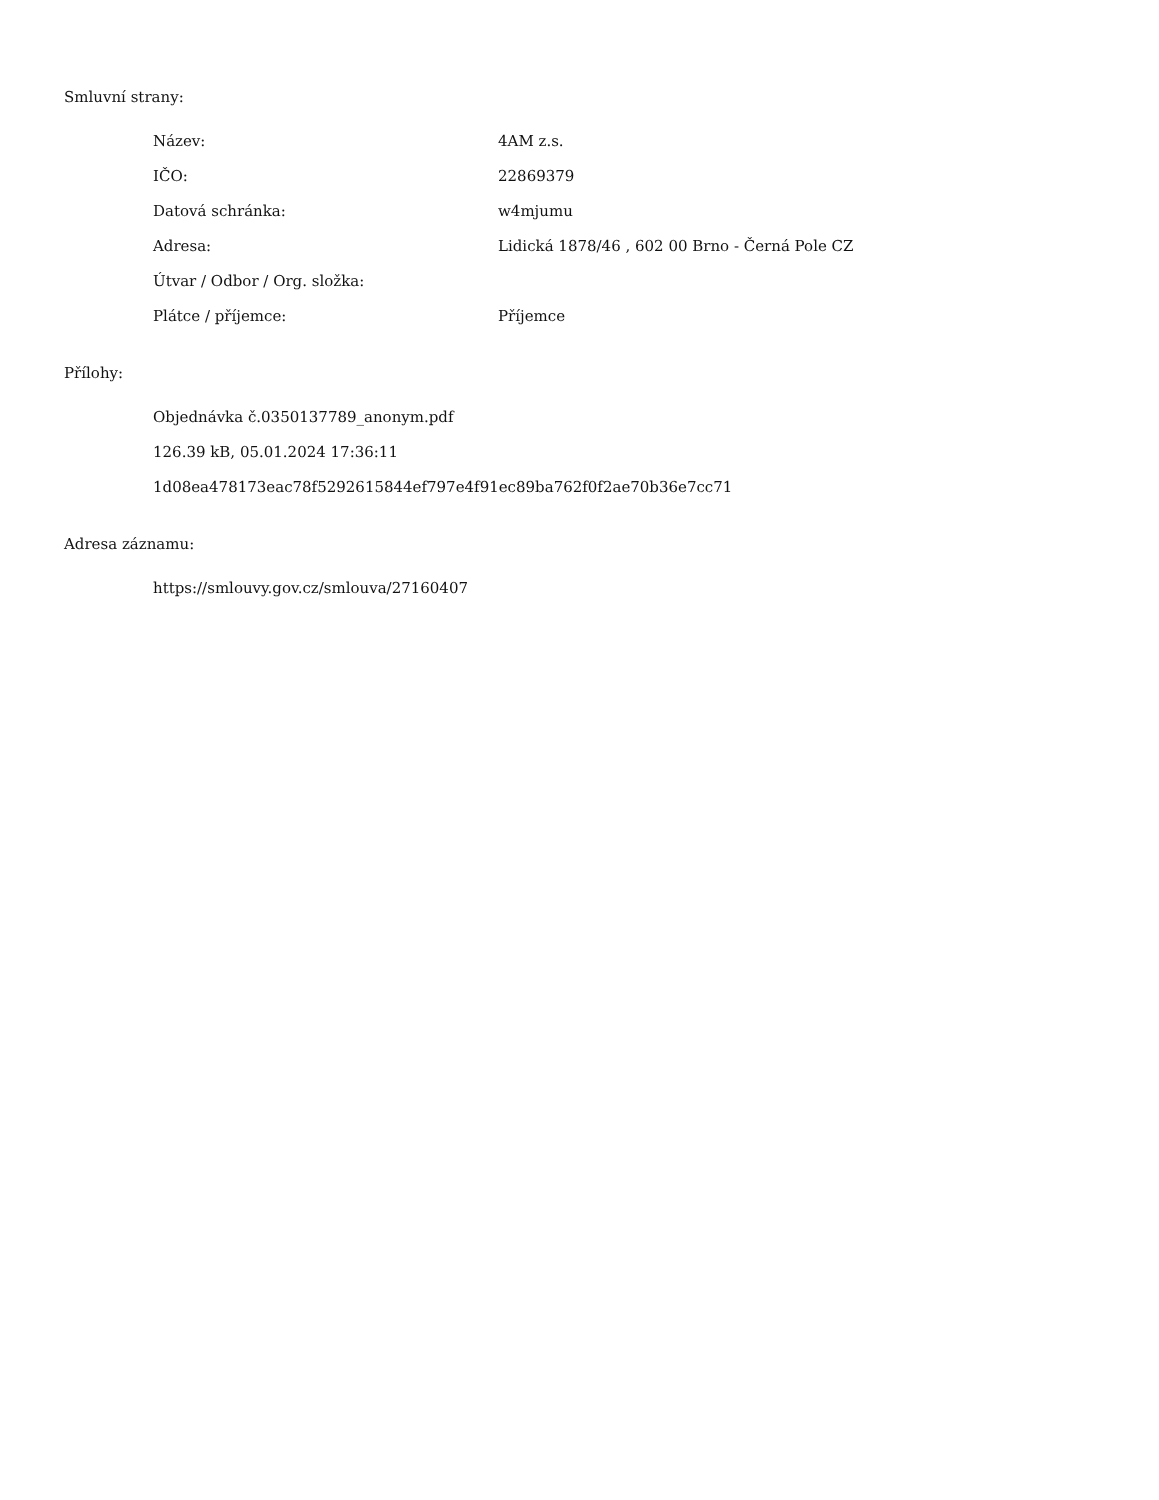Smluvní strany:
| Název: | 4AM z.s. |
| IČO: | 22869379 |
| Datová schránka: | w4mjumu |
| Adresa: | Lidická 1878/46 , 602 00 Brno - Černá Pole CZ |
| Útvar / Odbor / Org. složka: | |
| Plátce / příjemce: | Příjemce |
Přílohy:
Objednávka č.0350137789_anonym.pdf
126.39 kB, 05.01.2024 17:36:11
1d08ea478173eac78f5292615844ef797e4f91ec89ba762f0f2ae70b36e7cc71
Adresa záznamu:
https://smlouvy.gov.cz/smlouva/27160407